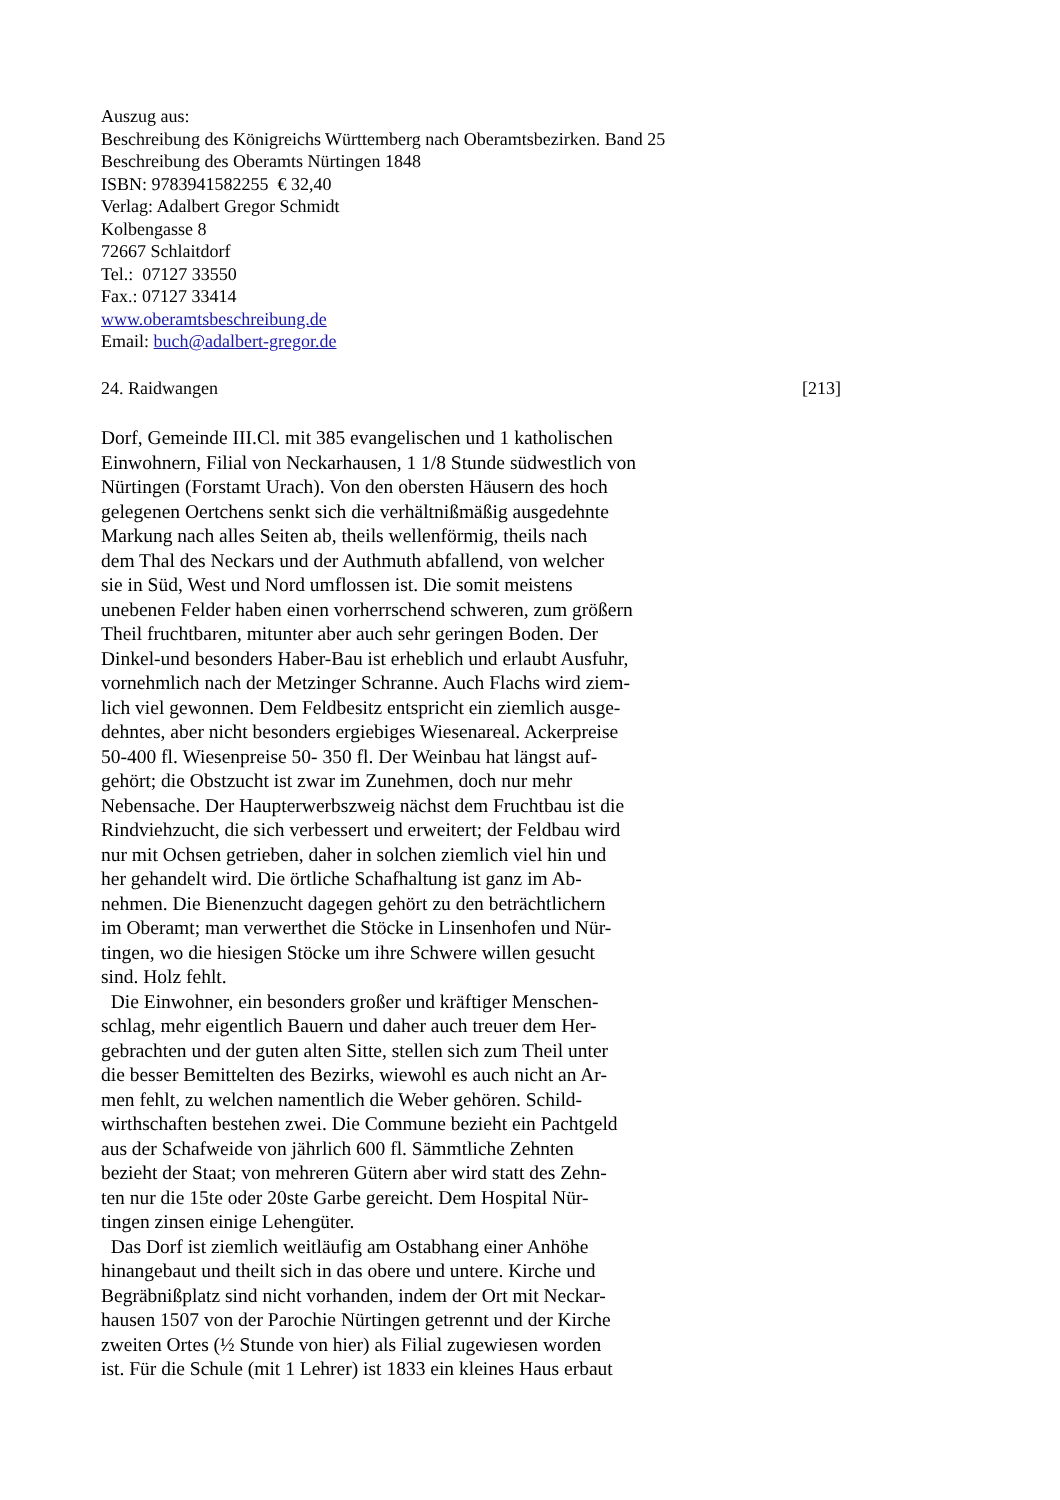Auszug aus:
Beschreibung des Königreichs Württemberg nach Oberamtsbezirken. Band 25
Beschreibung des Oberamts Nürtingen 1848
ISBN: 9783941582255 € 32,40
Verlag: Adalbert Gregor Schmidt
Kolbengasse 8
72667 Schlaitdorf
Tel.: 07127 33550
Fax.: 07127 33414
www.oberamtsbeschreibung.de
Email: buch@adalbert-gregor.de
24. Raidwangen [213]
Dorf, Gemeinde III.Cl. mit 385 evangelischen und 1 katholischen
Einwohnern, Filial von Neckarhausen, 1 1/8 Stunde südwestlich von
Nürtingen (Forstamt Urach). Von den obersten Häusern des hoch
gelegenen Oertchens senkt sich die verhältnißmäßig ausgedehnte
Markung nach alles Seiten ab, theils wellenförmig, theils nach
dem Thal des Neckars und der Authmuth abfallend, von welcher
sie in Süd, West und Nord umflossen ist. Die somit meistens
unebenen Felder haben einen vorherrschend schweren, zum größern
Theil fruchtbaren, mitunter aber auch sehr geringen Boden. Der
Dinkel-und besonders Haber-Bau ist erheblich und erlaubt Ausfuhr,
vornehmlich nach der Metzinger Schranne. Auch Flachs wird ziem-
lich viel gewonnen. Dem Feldbesitz entspricht ein ziemlich ausge-
dehntes, aber nicht besonders ergiebiges Wiesenareal. Ackerpreise
50-400 fl. Wiesenpreise 50- 350 fl. Der Weinbau hat längst auf-
gehört; die Obstzucht ist zwar im Zunehmen, doch nur mehr
Nebensache. Der Haupterwerbszweig nächst dem Fruchtbau ist die
Rindviehzucht, die sich verbessert und erweitert; der Feldbau wird
nur mit Ochsen getrieben, daher in solchen ziemlich viel hin und
her gehandelt wird. Die örtliche Schafhaltung ist ganz im Ab-
nehmen. Die Bienenzucht dagegen gehört zu den beträchtlichern
im Oberamt; man verwerthet die Stöcke in Linsenhofen und Nür-
tingen, wo die hiesigen Stöcke um ihre Schwere willen gesucht
sind. Holz fehlt.
Die Einwohner, ein besonders großer und kräftiger Menschen-
schlag, mehr eigentlich Bauern und daher auch treuer dem Her-
gebrachten und der guten alten Sitte, stellen sich zum Theil unter
die besser Bemittelten des Bezirks, wiewohl es auch nicht an Ar-
men fehlt, zu welchen namentlich die Weber gehören. Schild-
wirthschaften bestehen zwei. Die Commune bezieht ein Pachtgeld
aus der Schafweide von jährlich 600 fl. Sämmtliche Zehnten
bezieht der Staat; von mehreren Gütern aber wird statt des Zehn-
ten nur die 15te oder 20ste Garbe gereicht. Dem Hospital Nür-
tingen zinsen einige Lehengüter.
Das Dorf ist ziemlich weitläufig am Ostabhang einer Anhöhe
hinangebaut und theilt sich in das obere und untere. Kirche und
Begräbnißplatz sind nicht vorhanden, indem der Ort mit Neckar-
hausen 1507 von der Parochie Nürtingen getrennt und der Kirche
zweiten Ortes (½ Stunde von hier) als Filial zugewiesen worden
ist. Für die Schule (mit 1 Lehrer) ist 1833 ein kleines Haus erbaut